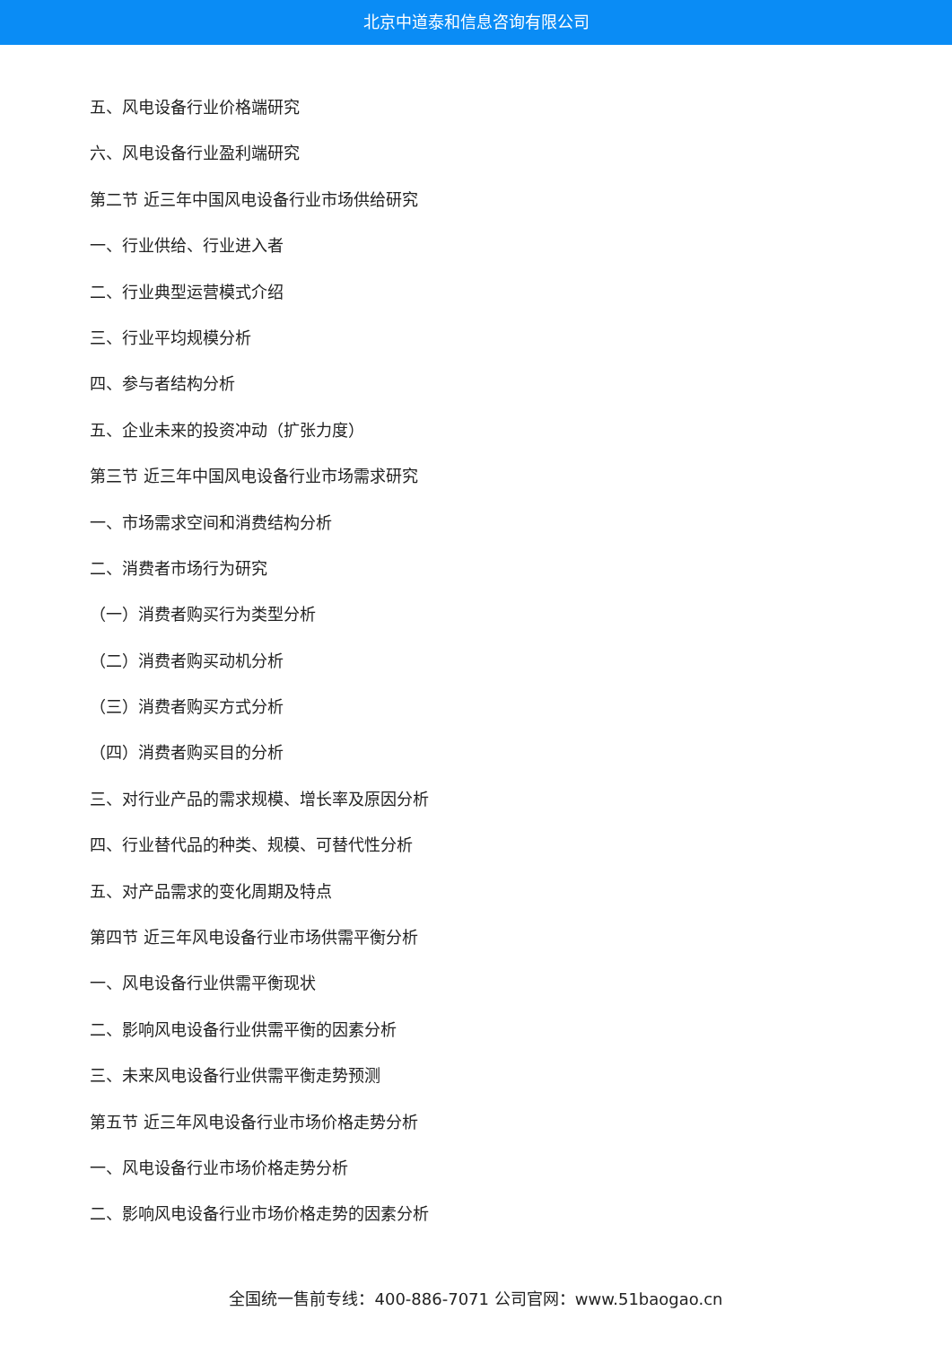北京中道泰和信息咨询有限公司
五、风电设备行业价格端研究
六、风电设备行业盈利端研究
第二节 近三年中国风电设备行业市场供给研究
一、行业供给、行业进入者
二、行业典型运营模式介绍
三、行业平均规模分析
四、参与者结构分析
五、企业未来的投资冲动（扩张力度）
第三节 近三年中国风电设备行业市场需求研究
一、市场需求空间和消费结构分析
二、消费者市场行为研究
（一）消费者购买行为类型分析
（二）消费者购买动机分析
（三）消费者购买方式分析
（四）消费者购买目的分析
三、对行业产品的需求规模、增长率及原因分析
四、行业替代品的种类、规模、可替代性分析
五、对产品需求的变化周期及特点
第四节 近三年风电设备行业市场供需平衡分析
一、风电设备行业供需平衡现状
二、影响风电设备行业供需平衡的因素分析
三、未来风电设备行业供需平衡走势预测
第五节 近三年风电设备行业市场价格走势分析
一、风电设备行业市场价格走势分析
二、影响风电设备行业市场价格走势的因素分析
全国统一售前专线：400-886-7071 公司官网：www.51baogao.cn